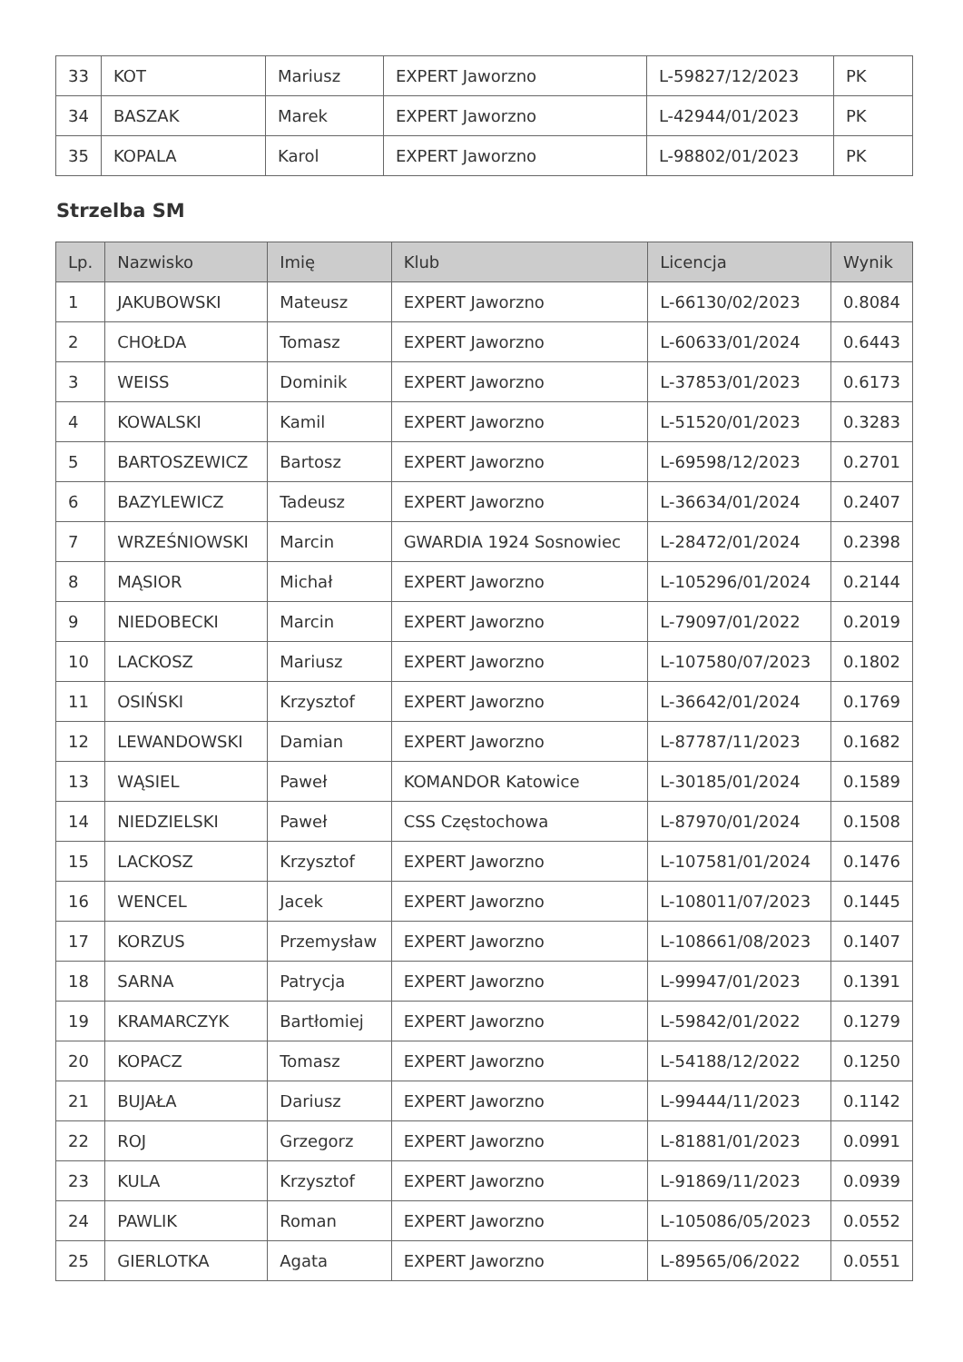| 33 | KOT | Mariusz | EXPERT Jaworzno | L-59827/12/2023 | PK |
| 34 | BASZAK | Marek | EXPERT Jaworzno | L-42944/01/2023 | PK |
| 35 | KOPALA | Karol | EXPERT Jaworzno | L-98802/01/2023 | PK |
Strzelba SM
| Lp. | Nazwisko | Imię | Klub | Licencja | Wynik |
| --- | --- | --- | --- | --- | --- |
| 1 | JAKUBOWSKI | Mateusz | EXPERT Jaworzno | L-66130/02/2023 | 0.8084 |
| 2 | CHOŁDA | Tomasz | EXPERT Jaworzno | L-60633/01/2024 | 0.6443 |
| 3 | WEISS | Dominik | EXPERT Jaworzno | L-37853/01/2023 | 0.6173 |
| 4 | KOWALSKI | Kamil | EXPERT Jaworzno | L-51520/01/2023 | 0.3283 |
| 5 | BARTOSZEWICZ | Bartosz | EXPERT Jaworzno | L-69598/12/2023 | 0.2701 |
| 6 | BAZYLEWICZ | Tadeusz | EXPERT Jaworzno | L-36634/01/2024 | 0.2407 |
| 7 | WRZEŚNIOWSKI | Marcin | GWARDIA 1924 Sosnowiec | L-28472/01/2024 | 0.2398 |
| 8 | MĄSIOR | Michał | EXPERT Jaworzno | L-105296/01/2024 | 0.2144 |
| 9 | NIEDOBECKI | Marcin | EXPERT Jaworzno | L-79097/01/2022 | 0.2019 |
| 10 | LACKOSZ | Mariusz | EXPERT Jaworzno | L-107580/07/2023 | 0.1802 |
| 11 | OSIŃSKI | Krzysztof | EXPERT Jaworzno | L-36642/01/2024 | 0.1769 |
| 12 | LEWANDOWSKI | Damian | EXPERT Jaworzno | L-87787/11/2023 | 0.1682 |
| 13 | WĄSIEL | Paweł | KOMANDOR Katowice | L-30185/01/2024 | 0.1589 |
| 14 | NIEDZIELSKI | Paweł | CSS Częstochowa | L-87970/01/2024 | 0.1508 |
| 15 | LACKOSZ | Krzysztof | EXPERT Jaworzno | L-107581/01/2024 | 0.1476 |
| 16 | WENCEL | Jacek | EXPERT Jaworzno | L-108011/07/2023 | 0.1445 |
| 17 | KORZUS | Przemysław | EXPERT Jaworzno | L-108661/08/2023 | 0.1407 |
| 18 | SARNA | Patrycja | EXPERT Jaworzno | L-99947/01/2023 | 0.1391 |
| 19 | KRAMARCZYK | Bartłomiej | EXPERT Jaworzno | L-59842/01/2022 | 0.1279 |
| 20 | KOPACZ | Tomasz | EXPERT Jaworzno | L-54188/12/2022 | 0.1250 |
| 21 | BUJAŁA | Dariusz | EXPERT Jaworzno | L-99444/11/2023 | 0.1142 |
| 22 | ROJ | Grzegorz | EXPERT Jaworzno | L-81881/01/2023 | 0.0991 |
| 23 | KULA | Krzysztof | EXPERT Jaworzno | L-91869/11/2023 | 0.0939 |
| 24 | PAWLIK | Roman | EXPERT Jaworzno | L-105086/05/2023 | 0.0552 |
| 25 | GIERLOTKA | Agata | EXPERT Jaworzno | L-89565/06/2022 | 0.0551 |